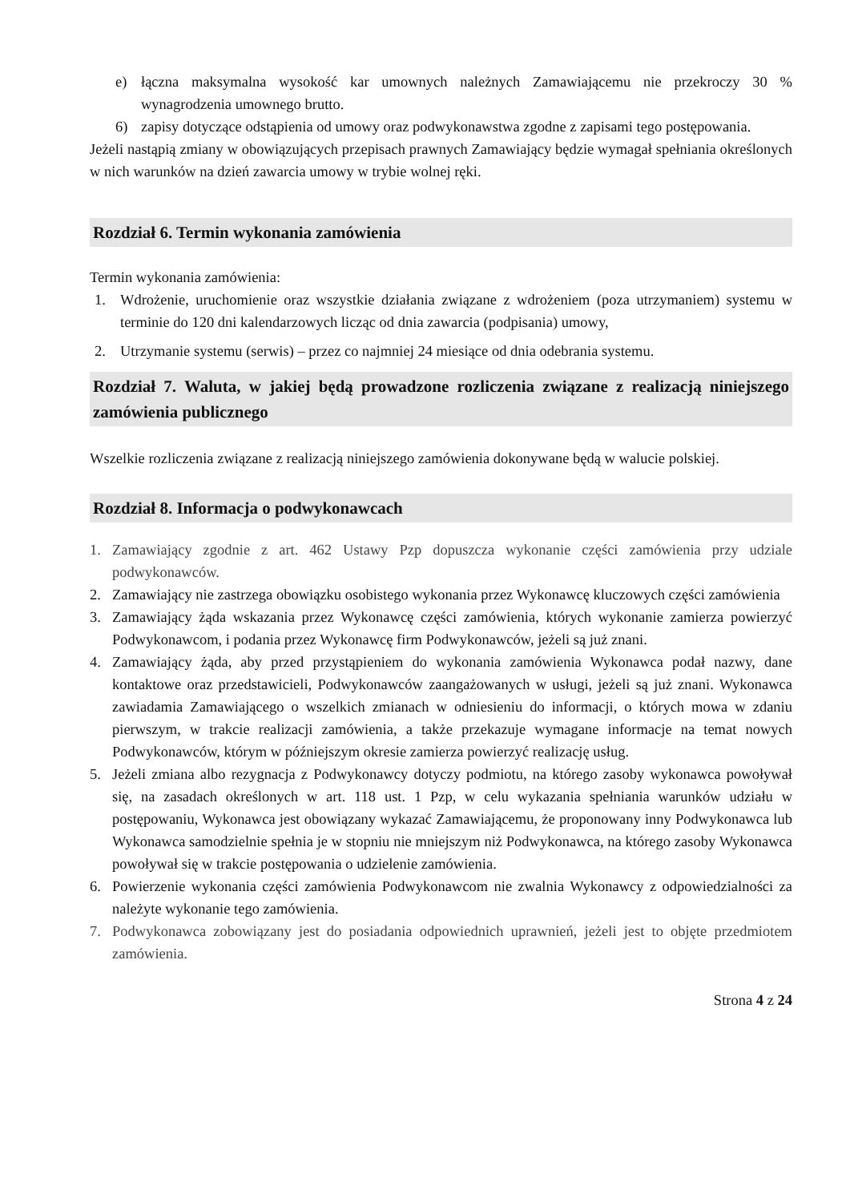e) łączna maksymalna wysokość kar umownych należnych Zamawiającemu nie przekroczy 30 % wynagrodzenia umownego brutto.
6) zapisy dotyczące odstąpienia od umowy oraz podwykonawstwa zgodne z zapisami tego postępowania.
Jeżeli nastąpią zmiany w obowiązujących przepisach prawnych Zamawiający będzie wymagał spełniania określonych w nich warunków na dzień zawarcia umowy w trybie wolnej ręki.
Rozdział 6. Termin wykonania zamówienia
Termin wykonania zamówienia:
1. Wdrożenie, uruchomienie oraz wszystkie działania związane z wdrożeniem (poza utrzymaniem) systemu w terminie do 120 dni kalendarzowych licząc od dnia zawarcia (podpisania) umowy,
2. Utrzymanie systemu (serwis) – przez co najmniej 24 miesiące od dnia odebrania systemu.
Rozdział 7. Waluta, w jakiej będą prowadzone rozliczenia związane z realizacją niniejszego zamówienia publicznego
Wszelkie rozliczenia związane z realizacją niniejszego zamówienia dokonywane będą w walucie polskiej.
Rozdział 8. Informacja o podwykonawcach
1. Zamawiający zgodnie z art. 462 Ustawy Pzp dopuszcza wykonanie części zamówienia przy udziale podwykonawców.
2. Zamawiający nie zastrzega obowiązku osobistego wykonania przez Wykonawcę kluczowych części zamówienia
3. Zamawiający żąda wskazania przez Wykonawcę części zamówienia, których wykonanie zamierza powierzyć Podwykonawcom, i podania przez Wykonawcę firm Podwykonawców, jeżeli są już znani.
4. Zamawiający żąda, aby przed przystąpieniem do wykonania zamówienia Wykonawca podał nazwy, dane kontaktowe oraz przedstawicieli, Podwykonawców zaangażowanych w usługi, jeżeli są już znani. Wykonawca zawiadamia Zamawiającego o wszelkich zmianach w odniesieniu do informacji, o których mowa w zdaniu pierwszym, w trakcie realizacji zamówienia, a także przekazuje wymagane informacje na temat nowych Podwykonawców, którym w późniejszym okresie zamierza powierzyć realizację usług.
5. Jeżeli zmiana albo rezygnacja z Podwykonawcy dotyczy podmiotu, na którego zasoby wykonawca powoływał się, na zasadach określonych w art. 118 ust. 1 Pzp, w celu wykazania spełniania warunków udziału w postępowaniu, Wykonawca jest obowiązany wykazać Zamawiającemu, że proponowany inny Podwykonawca lub Wykonawca samodzielnie spełnia je w stopniu nie mniejszym niż Podwykonawca, na którego zasoby Wykonawca powoływał się w trakcie postępowania o udzielenie zamówienia.
6. Powierzenie wykonania części zamówienia Podwykonawcom nie zwalnia Wykonawcy z odpowiedzialności za należyte wykonanie tego zamówienia.
7. Podwykonawca zobowiązany jest do posiadania odpowiednich uprawnień, jeżeli jest to objęte przedmiotem zamówienia.
Strona 4 z 24